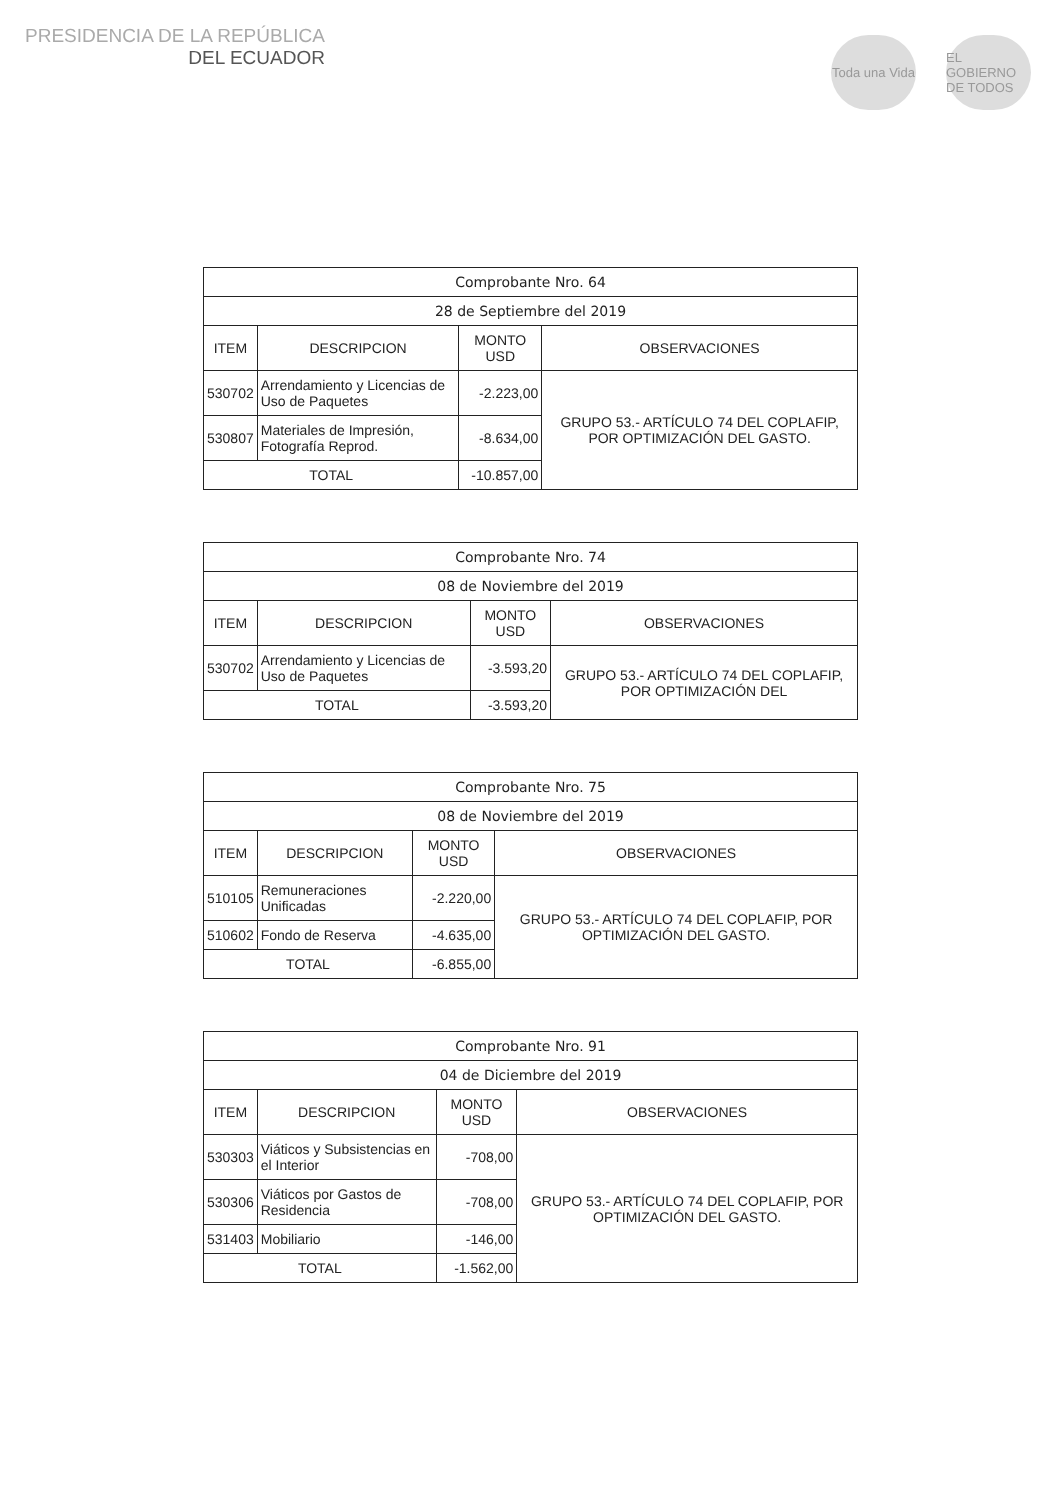PRESIDENCIA DE LA REPÚBLICA
DEL ECUADOR
Toda una Vida
EL GOBIERNO DE TODOS
| Comprobante Nro. 64 | | | |
| 28 de Septiembre del 2019 | | | |
| ITEM | DESCRIPCION | MONTO USD | OBSERVACIONES |
| 530702 | Arrendamiento y Licencias de Uso de Paquetes | -2.223,00 | GRUPO 53.- ARTÍCULO 74 DEL COPLAFIP, POR OPTIMIZACIÓN DEL GASTO. |
| 530807 | Materiales de Impresión, Fotografía Reprod. | -8.634,00 | |
| TOTAL | | -10.857,00 | |
| Comprobante Nro. 74 | | | |
| 08 de Noviembre del 2019 | | | |
| ITEM | DESCRIPCION | MONTO USD | OBSERVACIONES |
| 530702 | Arrendamiento y Licencias de Uso de Paquetes | -3.593,20 | GRUPO 53.- ARTÍCULO 74 DEL COPLAFIP, POR OPTIMIZACIÓN DEL |
| TOTAL | | -3.593,20 | |
| Comprobante Nro. 75 | | | |
| 08 de Noviembre del 2019 | | | |
| ITEM | DESCRIPCION | MONTO USD | OBSERVACIONES |
| 510105 | Remuneraciones Unificadas | -2.220,00 | GRUPO 53.- ARTÍCULO 74 DEL COPLAFIP, POR OPTIMIZACIÓN DEL GASTO. |
| 510602 | Fondo de Reserva | -4.635,00 | |
| TOTAL | | -6.855,00 | |
| Comprobante Nro. 91 | | | |
| 04 de Diciembre del 2019 | | | |
| ITEM | DESCRIPCION | MONTO USD | OBSERVACIONES |
| 530303 | Viáticos y Subsistencias en el Interior | -708,00 | GRUPO 53.- ARTÍCULO 74 DEL COPLAFIP, POR OPTIMIZACIÓN DEL GASTO. |
| 530306 | Viáticos por Gastos de Residencia | -708,00 | |
| 531403 | Mobiliario | -146,00 | |
| TOTAL | | -1.562,00 | |